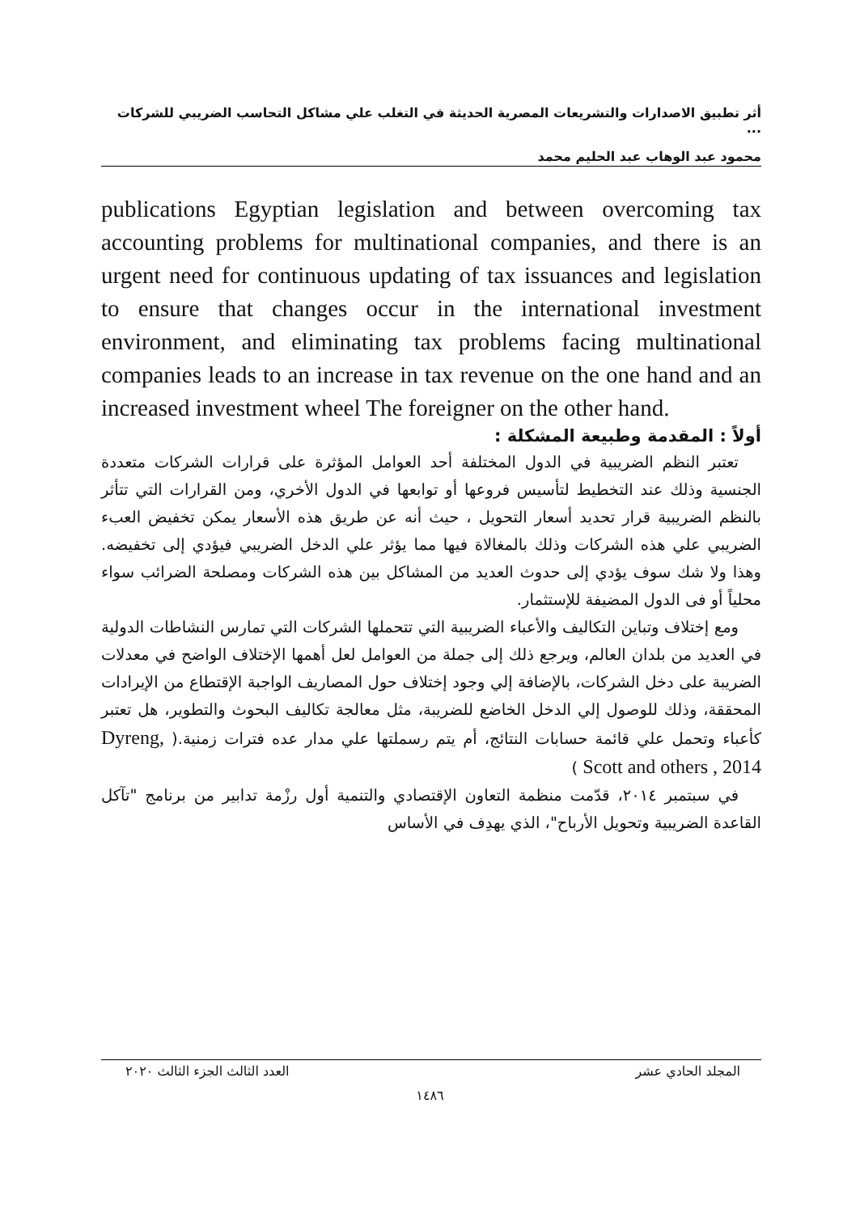أثر تطبيق الاصدارات والتشريعات المصرية الحديثة في التغلب علي مشاكل التحاسب الضريبي للشركات ...
محمود عبد الوهاب عبد الحليم محمد
publications Egyptian legislation and between overcoming tax accounting problems for multinational companies, and there is an urgent need for continuous updating of tax issuances and legislation to ensure that changes occur in the international investment environment, and eliminating tax problems facing multinational companies leads to an increase in tax revenue on the one hand and an increased investment wheel The foreigner on the other hand.
أولاً : المقدمة وطبيعة المشكلة :
تعتبر النظم الضريبية في الدول المختلفة أحد العوامل المؤثرة على قرارات الشركات متعددة الجنسية وذلك عند التخطيط لتأسيس فروعها أو توابعها في الدول الأخري، ومن القرارات التي تتأثر بالنظم الضريبية قرار تحديد أسعار التحويل ، حيث أنه عن طريق هذه الأسعار يمكن تخفيض العبء الضريبي علي هذه الشركات وذلك بالمغالاة فيها مما يؤثر علي الدخل الضريبي فيؤدي إلى تخفيضه. وهذا ولا شك سوف يؤدي إلى حدوث العديد من المشاكل بين هذه الشركات ومصلحة الضرائب سواء محلياً أو فى الدول المضيفة للإستثمار.
ومع إختلاف وتباين التكاليف والأعباء الضريبية التي تتحملها الشركات التي تمارس النشاطات الدولية في العديد من بلدان العالم، ويرجع ذلك إلى جملة من العوامل لعل أهمها الإختلاف الواضح في معدلات الضريبة على دخل الشركات، بالإضافة إلي وجود إختلاف حول المصاريف الواجبة الإقتطاع من الإيرادات المحققة، وذلك للوصول إلي الدخل الخاضع للضريبة، مثل معالجة تكاليف البحوث والتطوير، هل تعتبر كأعباء وتحمل علي قائمة حسابات النتائج، أم يتم رسملتها علي مدار عده فترات زمنية.( Dyreng, Scott and others , 2014 )
في سبتمبر ٢٠١٤، قدّمت منظمة التعاون الإقتصادي والتنمية أول رزْمة تدابير من برنامج "تآكل القاعدة الضريبية وتحويل الأرباح"، الذي يهدِف في الأساس
المجلد الحادي عشر العدد الثالث الجزء الثالث ٢٠٢٠
١٤٨٦